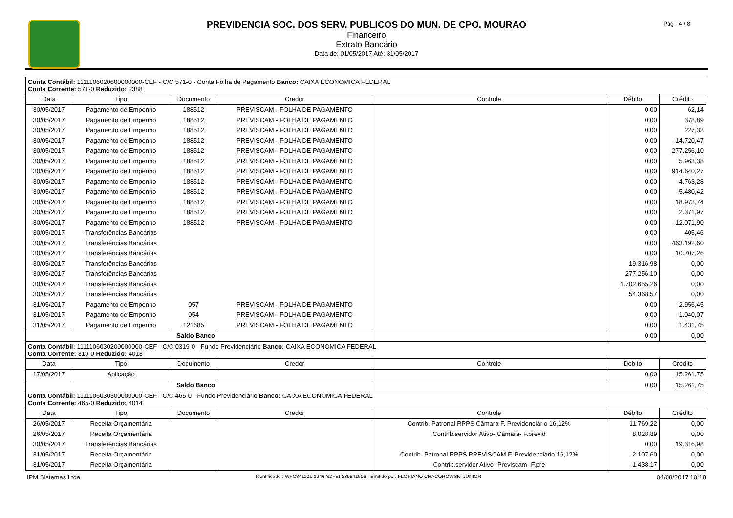PREVIDENCIA SOC. DOS SERV. PUBLICOS DO MUN. DE CPO. MOURAO
Financeiro
Extrato Bancário
Data de: 01/05/2017 Até: 31/05/2017
Pág 4 / 8
| Conta Contábil: 1111106020600000000-CEF - C/C 571-0 - Conta Folha de Pagamento Banco: CAIXA ECONOMICA FEDERAL Conta Corrente: 571-0 Reduzido: 2388 | | | | | | |
| Data | Tipo | Documento | Credor | Controle | Débito | Crédito |
| 30/05/2017 | Pagamento de Empenho | 188512 | PREVISCAM - FOLHA DE PAGAMENTO | | 0,00 | 62,14 |
| 30/05/2017 | Pagamento de Empenho | 188512 | PREVISCAM - FOLHA DE PAGAMENTO | | 0,00 | 378,89 |
| 30/05/2017 | Pagamento de Empenho | 188512 | PREVISCAM - FOLHA DE PAGAMENTO | | 0,00 | 227,33 |
| 30/05/2017 | Pagamento de Empenho | 188512 | PREVISCAM - FOLHA DE PAGAMENTO | | 0,00 | 14.720,47 |
| 30/05/2017 | Pagamento de Empenho | 188512 | PREVISCAM - FOLHA DE PAGAMENTO | | 0,00 | 277.256,10 |
| 30/05/2017 | Pagamento de Empenho | 188512 | PREVISCAM - FOLHA DE PAGAMENTO | | 0,00 | 5.963,38 |
| 30/05/2017 | Pagamento de Empenho | 188512 | PREVISCAM - FOLHA DE PAGAMENTO | | 0,00 | 914.640,27 |
| 30/05/2017 | Pagamento de Empenho | 188512 | PREVISCAM - FOLHA DE PAGAMENTO | | 0,00 | 4.763,28 |
| 30/05/2017 | Pagamento de Empenho | 188512 | PREVISCAM - FOLHA DE PAGAMENTO | | 0,00 | 5.480,42 |
| 30/05/2017 | Pagamento de Empenho | 188512 | PREVISCAM - FOLHA DE PAGAMENTO | | 0,00 | 18.973,74 |
| 30/05/2017 | Pagamento de Empenho | 188512 | PREVISCAM - FOLHA DE PAGAMENTO | | 0,00 | 2.371,97 |
| 30/05/2017 | Pagamento de Empenho | 188512 | PREVISCAM - FOLHA DE PAGAMENTO | | 0,00 | 12.071,90 |
| 30/05/2017 | Transferências Bancárias | | | | 0,00 | 405,46 |
| 30/05/2017 | Transferências Bancárias | | | | 0,00 | 463.192,60 |
| 30/05/2017 | Transferências Bancárias | | | | 0,00 | 10.707,26 |
| 30/05/2017 | Transferências Bancárias | | | | 19.316,98 | 0,00 |
| 30/05/2017 | Transferências Bancárias | | | | 277.256,10 | 0,00 |
| 30/05/2017 | Transferências Bancárias | | | | 1.702.655,26 | 0,00 |
| 30/05/2017 | Transferências Bancárias | | | | 54.368,57 | 0,00 |
| 31/05/2017 | Pagamento de Empenho | 057 | PREVISCAM - FOLHA DE PAGAMENTO | | 0,00 | 2.956,45 |
| 31/05/2017 | Pagamento de Empenho | 054 | PREVISCAM - FOLHA DE PAGAMENTO | | 0,00 | 1.040,07 |
| 31/05/2017 | Pagamento de Empenho | 121685 | PREVISCAM - FOLHA DE PAGAMENTO | | 0,00 | 1.431,75 |
| Saldo Banco | | | | | 0,00 | 0,00 |
| Conta Contábil: 1111106030200000000-CEF - C/C 0319-0 - Fundo Previdenciário Banco: CAIXA ECONOMICA FEDERAL Conta Corrente: 319-0 Reduzido: 4013 | | | | | | |
| Data | Tipo | Documento | Credor | Controle | Débito | Crédito |
| 17/05/2017 | Aplicação | | | | 0,00 | 15.261,75 |
| Saldo Banco | | | | | 0,00 | 15.261,75 |
| Conta Contábil: 1111106030300000000-CEF - C/C 465-0 - Fundo Previdenciário Banco: CAIXA ECONOMICA FEDERAL Conta Corrente: 465-0 Reduzido: 4014 | | | | | | |
| Data | Tipo | Documento | Credor | Controle | Débito | Crédito |
| 26/05/2017 | Receita Orçamentária | | | Contrib. Patronal RPPS Câmara F. Previdenciário 16,12% | 11.769,22 | 0,00 |
| 26/05/2017 | Receita Orçamentária | | | Contrib.servidor Ativo- Câmara- F.previd | 8.028,89 | 0,00 |
| 30/05/2017 | Transferências Bancárias | | | | 0,00 | 19.316,98 |
| 31/05/2017 | Receita Orçamentária | | | Contrib. Patronal RPPS PREVISCAM F. Previdenciário 16,12% | 2.107,60 | 0,00 |
| 31/05/2017 | Receita Orçamentária | | | Contrib.servidor Ativo- Previscam- F.pre | 1.438,17 | 0,00 |
IPM Sistemas Ltda Identificador: WFC341101-1246-SZFEI-239541506 - Emitido por: FLORIANO CHACOROWSKI JUNIOR 04/08/2017 10:18